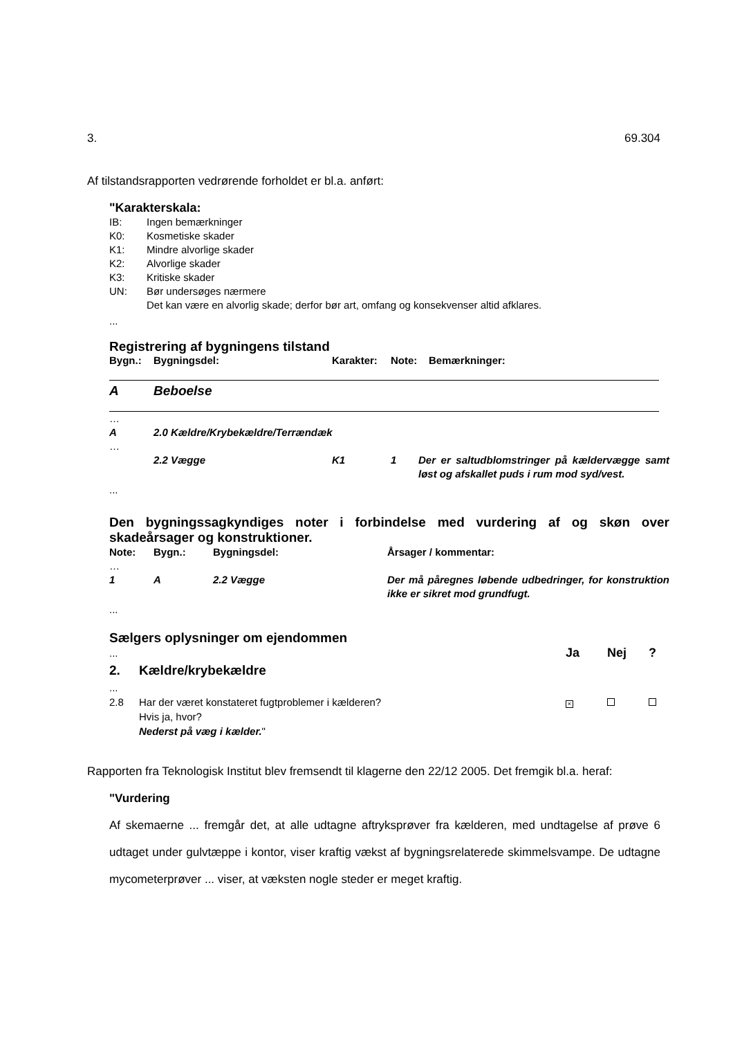3. 69.304
Af tilstandsrapporten vedrørende forholdet er bl.a. anført:
"Karakterskala:
| IB: | Ingen bemærkninger |
| K0: | Kosmetiske skader |
| K1: | Mindre alvorlige skader |
| K2: | Alvorlige skader |
| K3: | Kritiske skader |
| UN: | Bør undersøges nærmere Det kan være en alvorlig skade; derfor bør art, omfang og konsekvenser altid afklares. |
...
Registrering af bygningens tilstand
| Bygn.: | Bygningsdel: | Karakter: | Note: | Bemærkninger: |
| --- | --- | --- | --- | --- |
A Beboelse
| … | | | | |
| A | 2.0 Kældre/Krybekældre/Terrændæk | | | |
| … | | | | |
| | 2.2 Vægge | K1 | 1 | Der er saltudblomstringer på kælder­vægge samt løst og afskallet puds i rum mod syd/vest. |
...
Den bygningssagkyndiges noter i forbindelse med vurdering af og skøn over skadeårsager og konstruktioner.
| Note: | Bygn.: | Bygningsdel: | Årsager / kommentar: |
| --- | --- | --- | --- |
| … | | | |
| 1 | A | 2.2 Vægge | Der må påregnes løbende udbedringer, for konstruktion ikke er sikret mod grundfugt. |
...
Sælgers oplysninger om ejendommen
| ... | | Ja | Nej | ? |
| 2. | Kældre/krybekældre | | | |
| ... | | | | |
| 2.8 | Har der været konstateret fugtproblemer i kælderen? Hvis ja, hvor? Nederst på væg i kælder. " | × | | |
Rapporten fra Teknologisk Institut blev fremsendt til klagerne den 22/12 2005. Det frem­gik bl.a. heraf:
"Vurdering
Af skemaerne ... fremgår det, at alle udtagne aftryksprøver fra kælderen, med und­tagelse af prøve 6 udtaget under gulvtæppe i kontor, viser kraftig vækst af bygnings­relaterede skimmelsvampe. De udtagne mycometerprøver ... viser, at væksten nogle steder er meget kraftig.